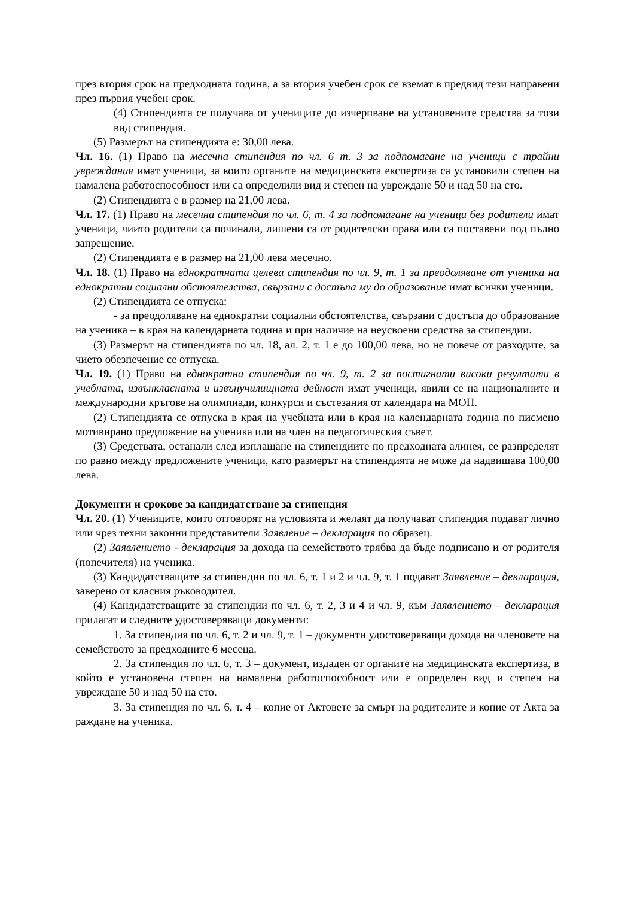през втория срок на предходната година, а за втория учебен срок се вземат в предвид тези направени през първия учебен срок.
(4) Стипендията се получава от учениците до изчерпване на установените средства за този вид стипендия.
(5) Размерът на стипендията е: 30,00 лева.
Чл. 16. (1) Право на месечна стипендия по чл. 6 т. 3 за подпомагане на ученици с трайни увреждания имат ученици, за които органите на медицинската експертиза са установили степен на намалена работоспособност или са определили вид и степен на увреждане 50 и над 50 на сто.
(2) Стипендията е в размер на 21,00 лева.
Чл. 17. (1) Право на месечна стипендия по чл. 6, т. 4 за подпомагане на ученици без родители имат ученици, чиито родители са починали, лишени са от родителски права или са поставени под пълно запрещение.
(2) Стипендията е в размер на 21,00 лева месечно.
Чл. 18. (1) Право на еднократната целева стипендия по чл. 9, т. 1 за преодоляване от ученика на еднократни социални обстоятелства, свързани с достъпа му до образование имат всички ученици.
(2) Стипендията се отпуска:
- за преодоляване на еднократни социални обстоятелства, свързани с достъпа до образование на ученика – в края на календарната година и при наличие на неусвоени средства за стипендии.
(3) Размерът на стипендията по чл. 18, ал. 2, т. 1 е до 100,00 лева, но не повече от разходите, за чието обезпечение се отпуска.
Чл. 19. (1) Право на еднократна стипендия по чл. 9, т. 2 за постигнати високи резултати в учебната, извънкласната и извънучилищната дейност имат ученици, явили се на националните и международни кръгове на олимпиади, конкурси и състезания от календара на МОН.
(2) Стипендията се отпуска в края на учебната или в края на календарната година по писмено мотивирано предложение на ученика или на член на педагогическия съвет.
(3) Средствата, останали след изплащане на стипендиите по предходната алинея, се разпределят по равно между предложените ученици, като размерът на стипендията не може да надвишава 100,00 лева.
Документи и срокове за кандидатстване за стипендия
Чл. 20. (1) Учениците, които отговорят на условията и желаят да получават стипендия подават лично или чрез техни законни представители Заявление – декларация по образец.
(2) Заявлението - декларация за дохода на семейството трябва да бъде подписано и от родителя (попечителя) на ученика.
(3) Кандидатстващите за стипендии по чл. 6, т. 1 и 2 и чл. 9, т. 1 подават Заявление – декларация, заверено от класния ръководител.
(4) Кандидатстващите за стипендии по чл. 6, т. 2, 3 и 4 и чл. 9, към Заявлението – декларация прилагат и следните удостоверяващи документи:
1. За стипендия по чл. 6, т. 2 и чл. 9, т. 1 – документи удостоверяващи дохода на членовете на семейството за предходните 6 месеца.
2. За стипендия по чл. 6, т. 3 – документ, издаден от органите на медицинската експертиза, в който е установена степен на намалена работоспособност или е определен вид и степен на увреждане 50 и над 50 на сто.
3. За стипендия по чл. 6, т. 4 – копие от Актовете за смърт на родителите и копие от Акта за раждане на ученика.